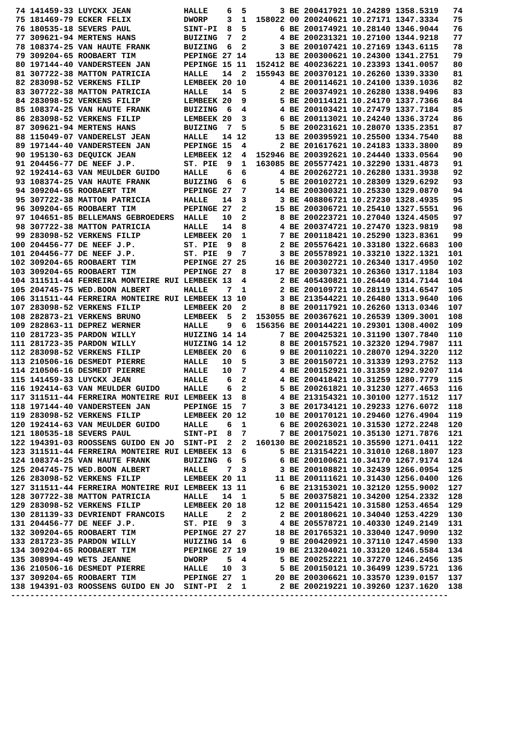74 141459-33 LUYCKX JEAN           HALLE    6  5       3 BE 200417921 10.24289 1358.5319   74
 75 181469-79 ECKER FELIX           DWORP    3  1  158022 00 200240621 10.27171 1347.3334   75
 76 180535-18 SEVERS PAUL           SINT-PI  8  5       6 BE 200174921 10.28140 1346.9044   76
 77 309621-94 MERTENS HANS          BUIZING  7  2       4 BE 200231321 10.27100 1344.9218   77
 78 108374-25 VAN HAUTE FRANK       BUIZING  6  2       3 BE 200107421 10.27169 1343.6115   78
 79 309204-65 ROOBAERT TIM          PEPINGE 27 14      13 BE 200300621 10.24300 1341.2751   79
 80 197144-40 VANDERSTEEN JAN       PEPINGE 15 11  152412 BE 400236221 10.23393 1341.0057   80
 81 307722-38 MATTON PATRICIA       HALLE   14  2  155943 BE 200370121 10.26260 1339.3330   81
 82 283098-52 VERKENS FILIP         LEMBEEK 20 10       4 BE 200114621 10.24100 1339.1036   82
 83 307722-38 MATTON PATRICIA       HALLE   14  5       2 BE 200374921 10.26280 1338.9496   83
 84 283098-52 VERKENS FILIP         LEMBEEK 20  9       5 BE 200114121 10.24170 1337.7366   84
 85 108374-25 VAN HAUTE FRANK       BUIZING  6  4       4 BE 200103421 10.27479 1337.7184   85
 86 283098-52 VERKENS FILIP         LEMBEEK 20  3       6 BE 200113021 10.24240 1336.3724   86
 87 309621-94 MERTENS HANS          BUIZING  7  5       5 BE 200231621 10.28070 1335.2351   87
 88 115049-07 VANDERELST JEAN       HALLE   14 12      13 BE 200395921 10.25500 1334.7540   88
 89 197144-40 VANDERSTEEN JAN       PEPINGE 15  4       2 BE 201617621 10.24183 1333.3800   89
 90 195130-63 DEQUICK JEAN          LEMBEEK 12  4  152946 BE 200392621 10.24440 1333.0564   90
 91 204456-77 DE NEEF J.P.          ST. PIE  9  1  163085 BE 205577421 10.32290 1331.4873   91
 92 192414-63 VAN MEULDER GUIDO     HALLE    6  6       4 BE 200262721 10.26280 1331.3938   92
 93 108374-25 VAN HAUTE FRANK       BUIZING  6  6       5 BE 200102721 10.28309 1329.6292   93
 94 309204-65 ROOBAERT TIM          PEPINGE 27  7      14 BE 200300321 10.25330 1329.0870   94
 95 307722-38 MATTON PATRICIA       HALLE   14  3       3 BE 408806721 10.27230 1328.4935   95
 96 309204-65 ROOBAERT TIM          PEPINGE 27  2      15 BE 200306721 10.25410 1327.5551   96
 97 104651-85 BELLEMANS GEBROEDERS  HALLE   10  2       8 BE 200223721 10.27040 1324.4505   97
 98 307722-38 MATTON PATRICIA       HALLE   14  8       4 BE 200374721 10.27470 1323.9819   98
 99 283098-52 VERKENS FILIP         LEMBEEK 20  1       7 BE 200118421 10.25290 1323.8361   99
100 204456-77 DE NEEF J.P.          ST. PIE  9  8       2 BE 205576421 10.33180 1322.6683  100
101 204456-77 DE NEEF J.P.          ST. PIE  9  7       3 BE 205578921 10.33210 1322.1321  101
102 309204-65 ROOBAERT TIM          PEPINGE 27 25      16 BE 200302721 10.26340 1317.4950  102
103 309204-65 ROOBAERT TIM          PEPINGE 27  8      17 BE 200307321 10.26360 1317.1184  103
104 311511-44 FERREIRA MONTEIRE RUI LEMBEEK 13  4       2 BE 405430821 10.26440 1314.7144  104
105 204745-75 WED.BOON ALBERT       HALLE    7  1       2 BE 200109721 10.28119 1314.6547  105
106 311511-44 FERREIRA MONTEIRE RUI LEMBEEK 13 10       3 BE 213544221 10.26480 1313.9640  106
107 283098-52 VERKENS FILIP         LEMBEEK 20  2       8 BE 200117921 10.26260 1313.0346  107
108 282873-21 VERKENS BRUNO         LEMBEEK  5  2  153055 BE 200367621 10.26539 1309.3001  108
109 282863-11 DEPREZ WERNER         HALLE    9  6  156356 BE 200144221 10.29301 1308.4002  109
110 281723-35 PARDON WILLY          HUIZING 14 14       7 BE 200425321 10.31190 1307.7840  110
111 281723-35 PARDON WILLY          HUIZING 14 12       8 BE 200157521 10.32320 1294.7987  111
112 283098-52 VERKENS FILIP         LEMBEEK 20  6       9 BE 200110221 10.28070 1294.3220  112
113 210506-16 DESMEDT PIERRE        HALLE   10  5       3 BE 200150721 10.31339 1293.2752  113
114 210506-16 DESMEDT PIERRE        HALLE   10  7       4 BE 200152921 10.31359 1292.9207  114
115 141459-33 LUYCKX JEAN           HALLE    6  2       4 BE 200418421 10.31259 1280.7779  115
116 192414-63 VAN MEULDER GUIDO     HALLE    6  2       5 BE 200261821 10.31230 1277.4653  116
117 311511-44 FERREIRA MONTEIRE RUI LEMBEEK 13  8       4 BE 213154321 10.30100 1277.1512  117
118 197144-40 VANDERSTEEN JAN       PEPINGE 15  7       3 BE 201734121 10.29233 1276.6072  118
119 283098-52 VERKENS FILIP         LEMBEEK 20 12      10 BE 200170121 10.29460 1276.4904  119
120 192414-63 VAN MEULDER GUIDO     HALLE    6  1       6 BE 200263021 10.31530 1272.2248  120
121 180535-18 SEVERS PAUL           SINT-PI  8  7       7 BE 200175021 10.35130 1271.7876  121
122 194391-03 ROOSSENS GUIDO EN JO  SINT-PI  2  2  160130 BE 200218521 10.35590 1271.0411  122
123 311511-44 FERREIRA MONTEIRE RUI LEMBEEK 13  6       5 BE 213154221 10.31010 1268.1807  123
124 108374-25 VAN HAUTE FRANK       BUIZING  6  5       6 BE 200100621 10.34170 1267.9174  124
125 204745-75 WED.BOON ALBERT       HALLE    7  3       3 BE 200108821 10.32439 1266.0954  125
126 283098-52 VERKENS FILIP         LEMBEEK 20 11      11 BE 200111621 10.31430 1256.0400  126
127 311511-44 FERREIRA MONTEIRE RUI LEMBEEK 13 11       6 BE 213153021 10.32120 1255.9002  127
128 307722-38 MATTON PATRICIA       HALLE   14  1       5 BE 200375821 10.34200 1254.2332  128
129 283098-52 VERKENS FILIP         LEMBEEK 20 18      12 BE 200115421 10.31580 1253.4654  129
130 281139-33 DEVRIENDT FRANCOIS    HALLE    2  2       2 BE 200180621 10.34040 1253.4229  130
131 204456-77 DE NEEF J.P.          ST. PIE  9  3       4 BE 205578721 10.40330 1249.2149  131
132 309204-65 ROOBAERT TIM          PEPINGE 27 27      18 BE 201765321 10.33040 1247.9090  132
133 281723-35 PARDON WILLY          HUIZING 14  6       9 BE 200420921 10.37110 1247.4590  133
134 309204-65 ROOBAERT TIM          PEPINGE 27 19      19 BE 213204021 10.33120 1246.5584  134
135 308994-49 WETS JEANNE           DWORP    5  4       5 BE 200252221 10.37270 1246.2456  135
136 210506-16 DESMEDT PIERRE        HALLE   10  3       5 BE 200150121 10.36499 1239.5721  136
137 309204-65 ROOBAERT TIM          PEPINGE 27  1      20 BE 200306621 10.33570 1239.0157  137
138 194391-03 ROOSSENS GUIDO EN JO  SINT-PI  2  1       2 BE 200219221 10.39260 1237.1620  138
-------------------------------------------------------------------------------------------